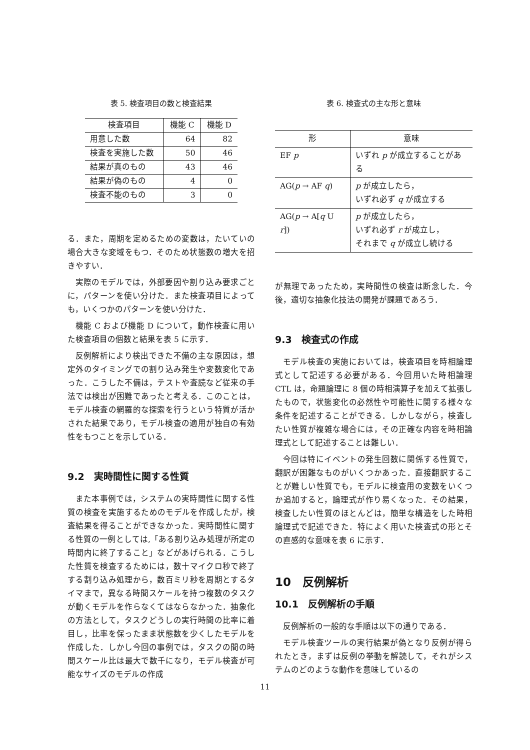表 5. 検査項目の数と検査結果
| 検査項目 | 機能 C | 機能 D |
| --- | --- | --- |
| 用意した数 | 64 | 82 |
| 検査を実施した数 | 50 | 46 |
| 結果が真のもの | 43 | 46 |
| 結果が偽のもの | 4 | 0 |
| 検査不能のもの | 3 | 0 |
る．また，周期を定めるための変数は，たいていの場合大きな変域をもつ．そのため状態数の増大を招きやすい．
実際のモデルでは，外部要因や割り込み要求ごとに，パターンを使い分けた．また検査項目によっても，いくつかのパターンを使い分けた．
機能 C および機能 D について，動作検査に用いた検査項目の個数と結果を表 5 に示す．
反例解析により検出できた不備の主な原因は，想定外のタイミングでの割り込み発生や変数変化であった．こうした不備は，テストや査読など従来の手法では検出が困難であったと考える．このことは，モデル検査の網羅的な探索を行うという特質が活かされた結果であり，モデル検査の適用が独自の有効性をもつことを示している．
9.2　実時間性に関する性質
また本事例では，システムの実時間性に関する性質の検査を実施するためのモデルを作成したが，検査結果を得ることができなかった．実時間性に関する性質の一例としては,「ある割り込み処理が所定の時間内に終了すること」などがあげられる．こうした性質を検査するためには，数十マイクロ秒で終了する割り込み処理から，数百ミリ秒を周期とするタイマまで，異なる時間スケールを持つ複数のタスクが動くモデルを作らなくてはならなかった．抽象化の方法として，タスクどうしの実行時間の比率に着目し，比率を保ったまま状態数を少くしたモデルを作成した．しかし今回の事例では，タスクの間の時間スケール比は最大で数千になり，モデル検査が可能なサイズのモデルの作成
表 6. 検査式の主な形と意味
| 形 | 意味 |
| --- | --- |
| EF p | いずれ p が成立することがある |
| AG( p → AF q ) | p が成立したら， いずれ必ず q が成立する |
| AG( p → A[ q U r ]) | p が成立したら， いずれ必ず r が成立し， それまで q が成立し続ける |
が無理であったため，実時間性の検査は断念した．今後，適切な抽象化技法の開発が課題であろう．
9.3　検査式の作成
モデル検査の実施においては，検査項目を時相論理式として記述する必要がある．今回用いた時相論理 CTL は，命題論理に 8 個の時相演算子を加えて拡張したもので，状態変化の必然性や可能性に関する様々な条件を記述することができる．しかしながら，検査したい性質が複雑な場合には，その正確な内容を時相論理式として記述することは難しい．
今回は特にイベントの発生回数に関係する性質で，翻訳が困難なものがいくつかあった．直接翻訳することが難しい性質でも，モデルに検査用の変数をいくつか追加すると，論理式が作り易くなった．その結果，検査したい性質のほとんどは，簡単な構造をした時相論理式で記述できた．特によく用いた検査式の形とその直感的な意味を表 6 に示す．
10　反例解析
10.1　反例解析の手順
反例解析の一般的な手順は以下の通りである．
モデル検査ツールの実行結果が偽となり反例が得られたとき，まずは反例の挙動を解読して，それがシステムのどのような動作を意味しているの
11